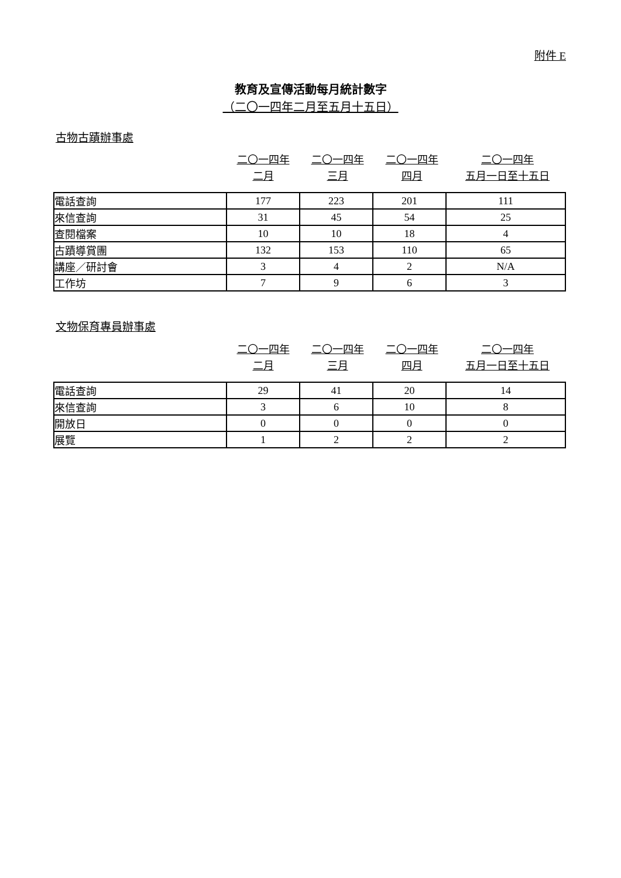附件 E
教育及宣傳活動每月統計數字
（二〇一四年二月至五月十五日）
古物古蹟辦事處
| | 二〇一四年 二月 | 二〇一四年 三月 | 二〇一四年 四月 | 二〇一四年 五月一日至十五日 |
| 電話查詢 | 177 | 223 | 201 | 111 |
| 來信查詢 | 31 | 45 | 54 | 25 |
| 查閱檔案 | 10 | 10 | 18 | 4 |
| 古蹟導賞團 | 132 | 153 | 110 | 65 |
| 講座／研討會 | 3 | 4 | 2 | N/A |
| 工作坊 | 7 | 9 | 6 | 3 |
文物保育專員辦事處
| | 二〇一四年 二月 | 二〇一四年 三月 | 二〇一四年 四月 | 二〇一四年 五月一日至十五日 |
| 電話查詢 | 29 | 41 | 20 | 14 |
| 來信查詢 | 3 | 6 | 10 | 8 |
| 開放日 | 0 | 0 | 0 | 0 |
| 展覽 | 1 | 2 | 2 | 2 |